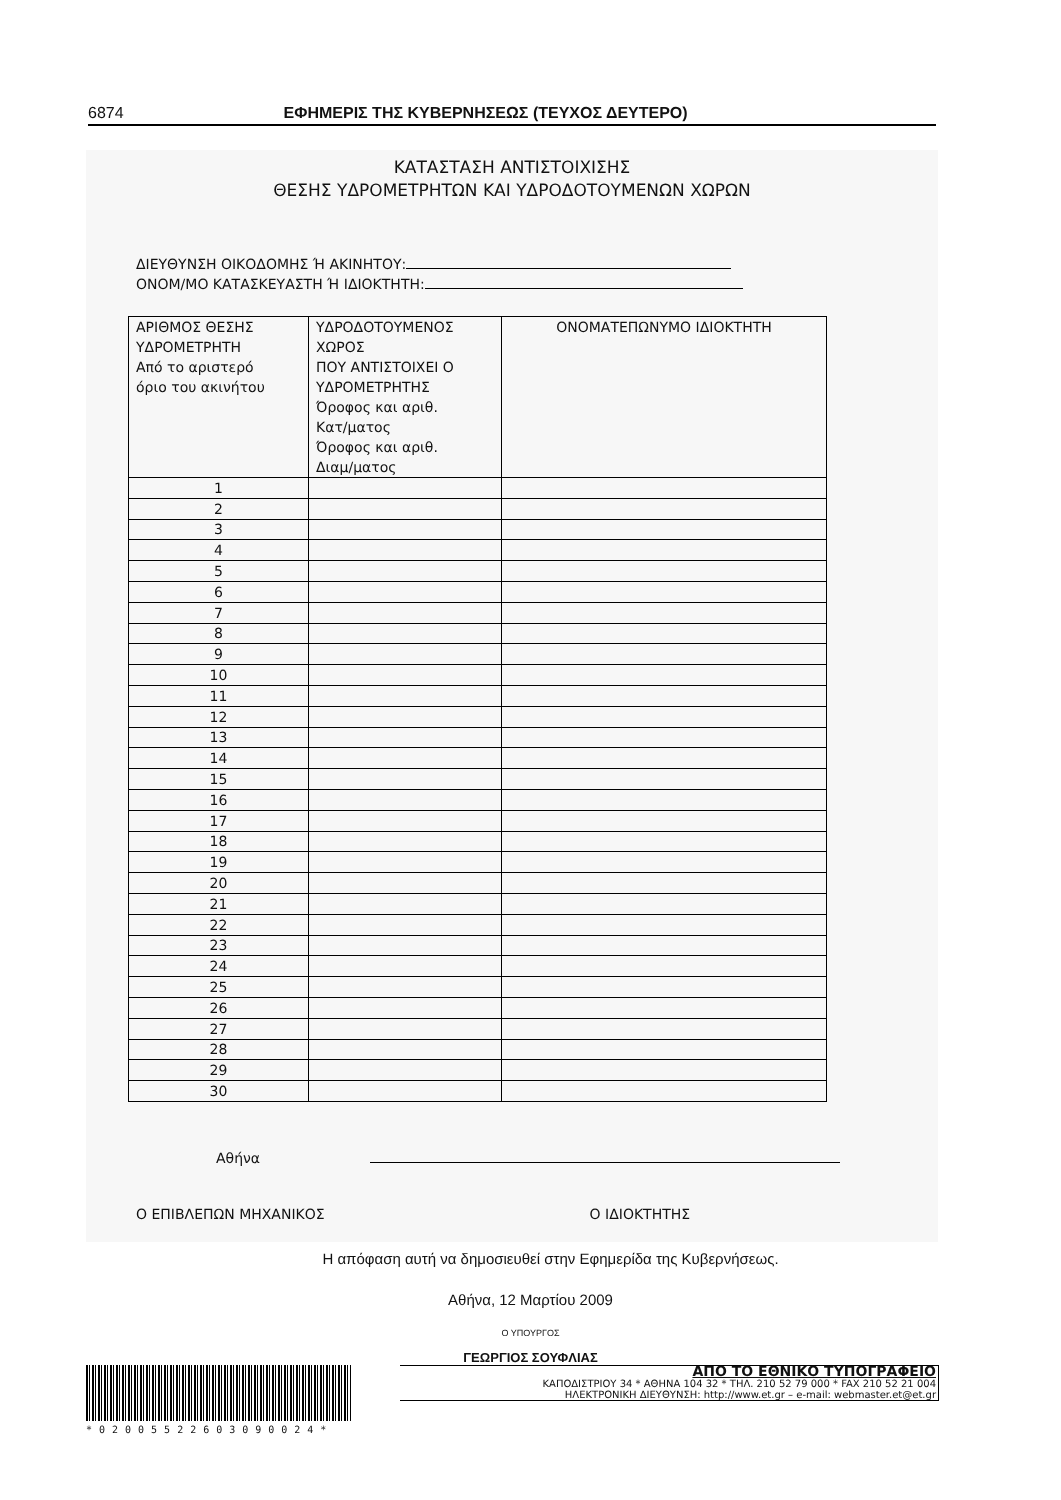6874 ΕΦΗΜΕΡΙΣ ΤΗΣ ΚΥΒΕΡΝΗΣΕΩΣ (ΤΕΥΧΟΣ ΔΕΥΤΕΡΟ)
ΚΑΤΑΣΤΑΣΗ ΑΝΤΙΣΤΟΙΧΙΣΗΣ
ΘΕΣΗΣ ΥΔΡΟΜΕΤΡΗΤΩΝ ΚΑΙ ΥΔΡΟΔΟΤΟΥΜΕΝΩΝ ΧΩΡΩΝ
ΔΙΕΥΘΥΝΣΗ ΟΙΚΟΔΟΜΗΣ Ή ΑΚΙΝΗΤΟΥ:
ΟΝΟΜ/ΜΟ ΚΑΤΑΣΚΕΥΑΣΤΗ Ή ΙΔΙΟΚΤΗΤΗ:
| ΑΡΙΘΜΟΣ ΘΕΣΗΣ ΥΔΡΟΜΕΤΡΗΤΗ Από το αριστερό όριο του ακινήτου | ΥΔΡΟΔΟΤΟΥΜΕΝΟΣ ΧΩΡΟΣ ΠΟΥ ΑΝΤΙΣΤΟΙΧΕΙ Ο ΥΔΡΟΜΕΤΡΗΤΗΣ Όροφος και αριθ. Κατ/ματος Όροφος και αριθ. Διαμ/ματος | ΟΝΟΜΑΤΕΠΩΝΥΜΟ ΙΔΙΟΚΤΗΤΗ |
| --- | --- | --- |
| 1 | | |
| 2 | | |
| 3 | | |
| 4 | | |
| 5 | | |
| 6 | | |
| 7 | | |
| 8 | | |
| 9 | | |
| 10 | | |
| 11 | | |
| 12 | | |
| 13 | | |
| 14 | | |
| 15 | | |
| 16 | | |
| 17 | | |
| 18 | | |
| 19 | | |
| 20 | | |
| 21 | | |
| 22 | | |
| 23 | | |
| 24 | | |
| 25 | | |
| 26 | | |
| 27 | | |
| 28 | | |
| 29 | | |
| 30 | | |
Αθήνα
Ο ΕΠΙΒΛΕΠΩΝ ΜΗΧΑΝΙΚΟΣ Ο ΙΔΙΟΚΤΗΤΗΣ
Η απόφαση αυτή να δημοσιευθεί στην Εφημερίδα της Κυβερνήσεως.
Αθήνα, 12 Μαρτίου 2009
Ο ΥΠΟΥΡΓΟΣ
ΓΕΩΡΓΙΟΣ ΣΟΥΦΛΙΑΣ
*02005522603090024*
ΑΠΟ ΤΟ ΕΘΝΙΚΟ ΤΥΠΟΓΡΑΦΕΙΟ
ΚΑΠΟΔΙΣΤΡΙΟΥ 34 * ΑΘΗΝΑ 104 32 * ΤΗΛ. 210 52 79 000 * FAX 210 52 21 004
ΗΛΕΚΤΡΟΝΙΚΗ ΔΙΕΥΘΥΝΣΗ: http://www.et.gr – e-mail: webmaster.et@et.gr